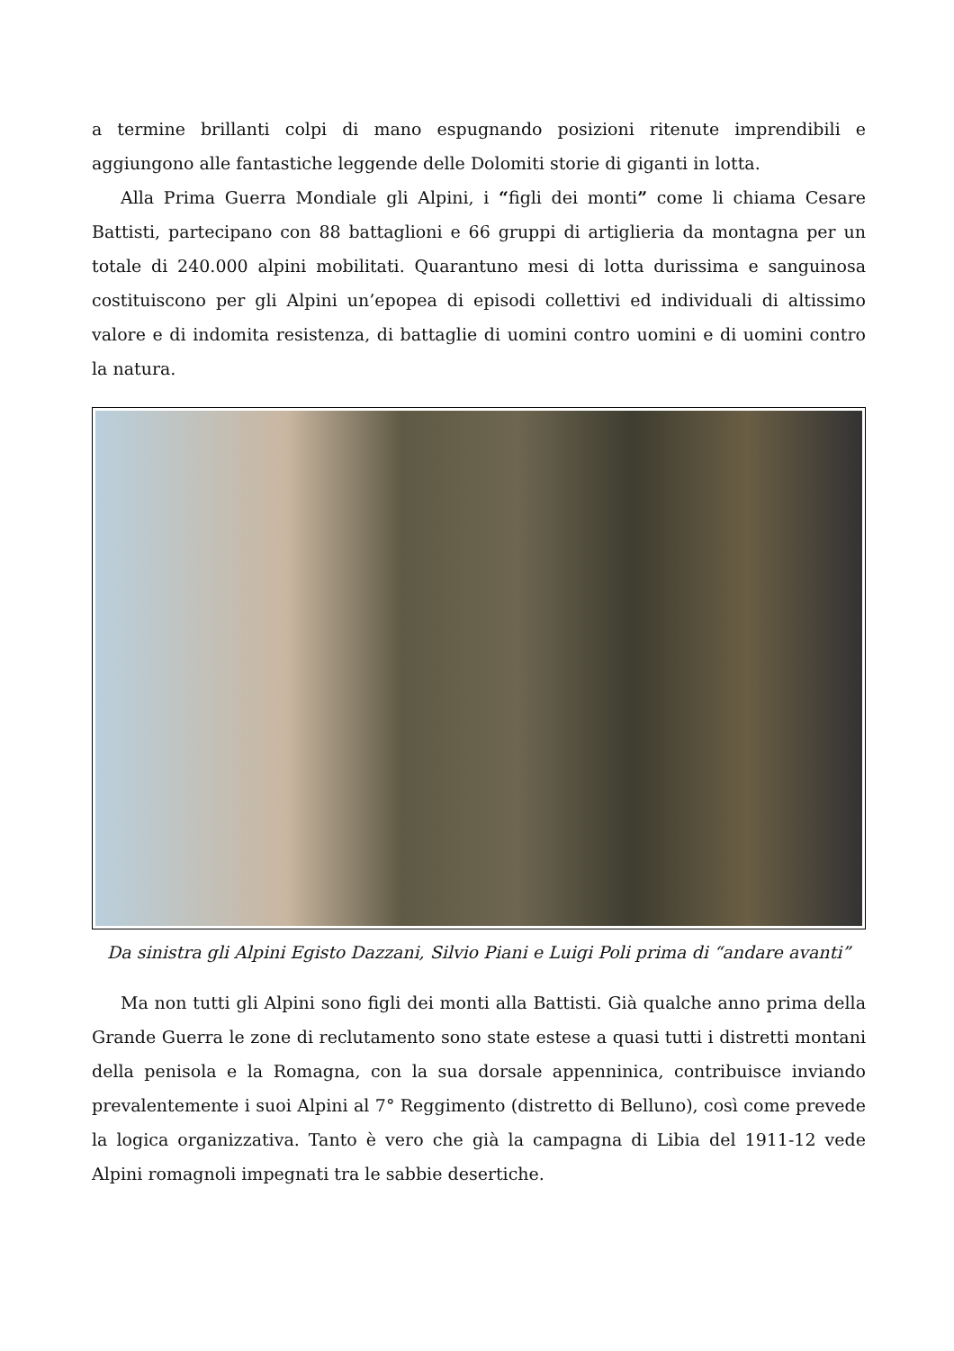a termine brillanti colpi di mano espugnando posizioni ritenute imprendibili e aggiungono alle fantastiche leggende delle Dolomiti storie di giganti in lotta.
Alla Prima Guerra Mondiale gli Alpini, i “figli dei monti” come li chiama Cesare Battisti, partecipano con 88 battaglioni e 66 gruppi di artiglieria da montagna per un totale di 240.000 alpini mobilitati. Quarantuno mesi di lotta durissima e sanguinosa costituiscono per gli Alpini un’epopea di episodi collettivi ed individuali di altissimo valore e di indomita resistenza, di battaglie di uomini contro uomini e di uomini contro la natura.
Da sinistra gli Alpini Egisto Dazzani, Silvio Piani e Luigi Poli prima di “andare avanti”
Ma non tutti gli Alpini sono figli dei monti alla Battisti. Già qualche anno prima della Grande Guerra le zone di reclutamento sono state estese a quasi tutti i distretti montani della penisola e la Romagna, con la sua dorsale appenninica, contribuisce inviando prevalentemente i suoi Alpini al 7° Reggimento (distretto di Belluno), così come prevede la logica organizzativa. Tanto è vero che già la campagna di Libia del 1911-12 vede Alpini romagnoli impegnati tra le sabbie desertiche.